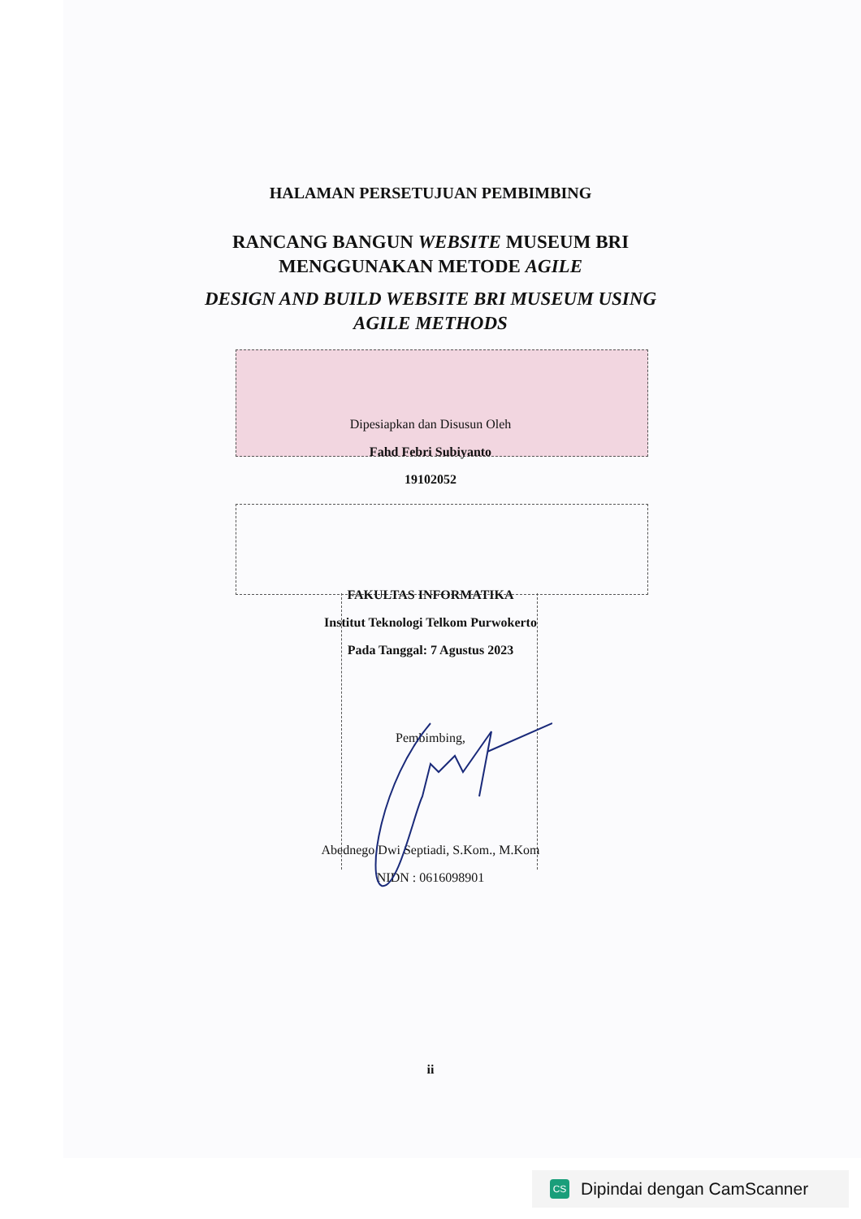HALAMAN PERSETUJUAN PEMBIMBING
RANCANG BANGUN WEBSITE MUSEUM BRI
MENGGUNAKAN METODE AGILE
DESIGN AND BUILD WEBSITE BRI MUSEUM USING
AGILE METHODS
Dipesiapkan dan Disusun Oleh
Fahd Febri Subiyanto
19102052
FAKULTAS INFORMATIKA
Institut Teknologi Telkom Purwokerto
Pada Tanggal: 7 Agustus 2023
Pembimbing,
Abednego Dwi Septiadi, S.Kom., M.Kom
NIDN : 0616098901
ii
CS Dipindai dengan CamScanner